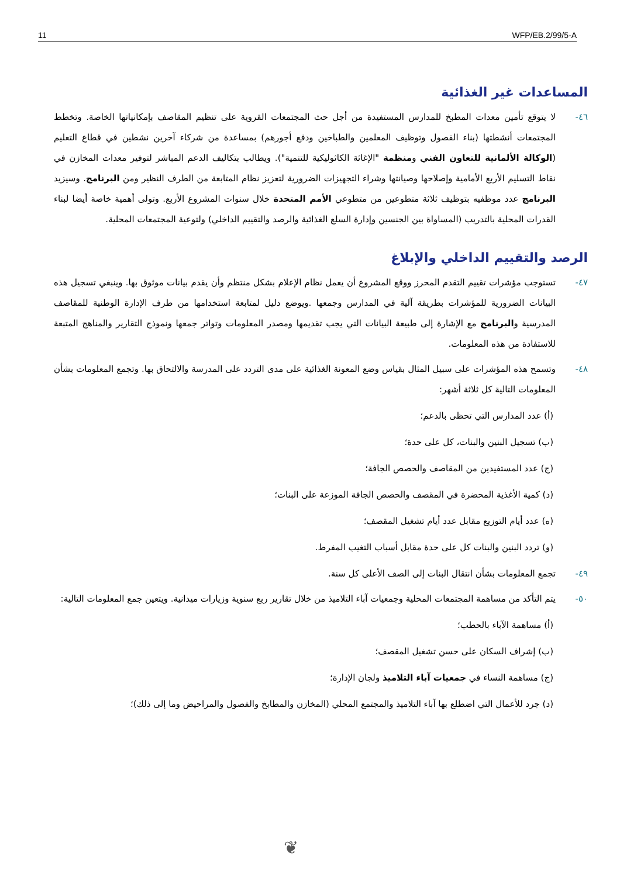11 WFP/EB.2/99/5-A
المساعدات غير الغذائية
٤٦- لا يتوقع تأمين معدات المطبخ للمدارس المستفيدة من أجل حث المجتمعات القروية على تنظيم المقاصف بإمكانياتها الخاصة. وتخطط المجتمعات أنشطتها (بناء الفصول وتوظيف المعلمين والطباخين ودفع أجورهم) بمساعدة من شركاء آخرين نشطين في قطاع التعليم (الوكالة الألمانية للتعاون الفني ومنظمة "الإغاثة الكاثوليكية للتنمية"). ويطالب بتكاليف الدعم المباشر لتوفير معدات المخازن في نقاط التسليم الأربع الأمامية وإصلاحها وصيانتها وشراء التجهيزات الضرورية لتعزيز نظام المتابعة من الطرف النظير ومن البرنامج. وسيزيد البرنامج عدد موظفيه بتوظيف ثلاثة متطوعين من متطوعي الأمم المتحدة خلال سنوات المشروع الأربع. وتولى أهمية خاصة أيضا لبناء القدرات المحلية بالتدريب (المساواة بين الجنسين وإدارة السلع الغذائية والرصد والتقييم الداخلي) ولتوعية المجتمعات المحلية.
الرصد والتقييم الداخلي والإبلاغ
٤٧- تستوجب مؤشرات تقييم التقدم المحرز ووقع المشروع أن يعمل نظام الإعلام بشكل منتظم وأن يقدم بيانات موثوق بها. وينبغي تسجيل هذه البيانات الضرورية للمؤشرات بطريقة آلية في المدارس وجمعها .ويوضع دليل لمتابعة استخدامها من طرف الإدارة الوطنية للمقاصف المدرسية والبرنامج مع الإشارة إلى طبيعة البيانات التي يجب تقديمها ومصدر المعلومات وتواتر جمعها ونموذج التقارير والمناهج المتبعة للاستفادة من هذه المعلومات.
٤٨- وتسمح هذه المؤشرات على سبيل المثال بقياس وضع المعونة الغذائية على مدى التردد على المدرسة والالتحاق بها. وتجمع المعلومات بشأن المعلومات التالية كل ثلاثة أشهر:
(أ) عدد المدارس التي تحظى بالدعم؛
(ب) تسجيل البنين والبنات، كل على حدة؛
(ج) عدد المستفيدين من المقاصف والحصص الجافة؛
(د) كمية الأغذية المحضرة في المقصف والحصص الجافة الموزعة على البنات؛
(ه) عدد أيام التوزيع مقابل عدد أيام تشغيل المقصف؛
(و) تردد البنين والبنات كل على حدة مقابل أسباب التغيب المفرط.
٤٩- تجمع المعلومات بشأن انتقال البنات إلى الصف الأعلى كل سنة.
٥٠- يتم التأكد من مساهمة المجتمعات المحلية وجمعيات آباء التلاميذ من خلال تقارير ربع سنوية وزيارات ميدانية. ويتعين جمع المعلومات التالية:
(أ) مساهمة الآباء بالحطب؛
(ب) إشراف السكان على حسن تشغيل المقصف؛
(ج) مساهمة النساء في جمعيات آباء التلاميذ ولجان الإدارة؛
(د) جرد للأعمال التي اضطلع بها آباء التلاميذ والمجتمع المحلي (المخازن والمطابخ والفصول والمراحيض وما إلى ذلك)؛
❦